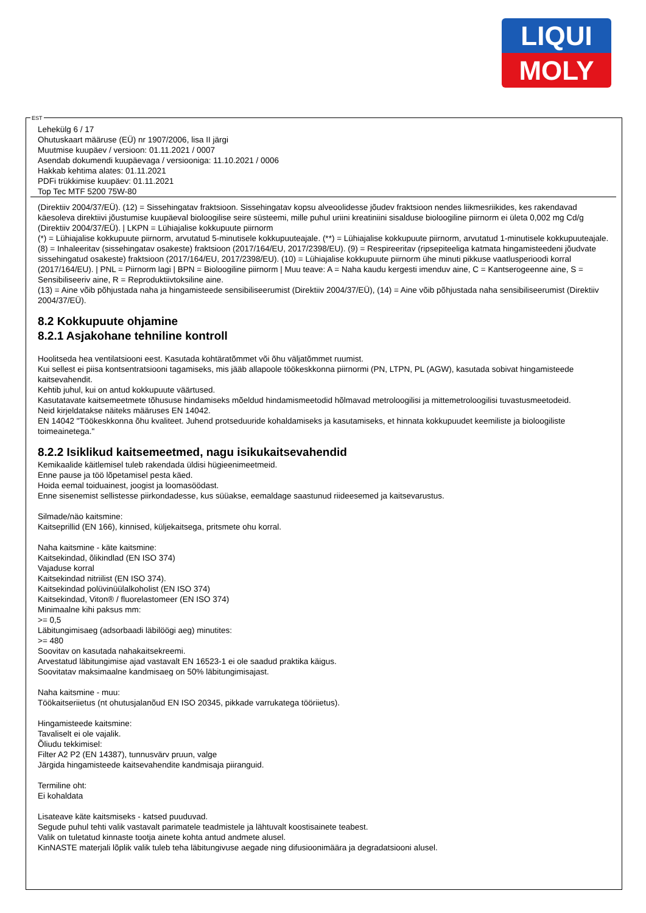LIQUI
MOLY
EST
Lehekülg 6 / 17
Ohutuskaart määruse (EÜ) nr 1907/2006, lisa II järgi
Muutmise kuupäev / versioon: 01.11.2021 / 0007
Asendab dokumendi kuupäevaga / versiooniga: 11.10.2021 / 0006
Hakkab kehtima alates: 01.11.2021
PDFi trükkimise kuupäev: 01.11.2021
Top Tec MTF 5200 75W-80
(Direktiiv 2004/37/EÜ). (12) = Sissehingatav fraktsioon. Sissehingatav kopsu alveoolidesse jõudev fraktsioon nendes liikmesriikides, kes rakendavad käesoleva direktiivi jõustumise kuupäeval bioloogilise seire süsteemi, mille puhul uriini kreatiniini sisalduse bioloogiline piirnorm ei ületa 0,002 mg Cd/g (Direktiiv 2004/37/EÜ). | LKPN = Lühiajalise kokkupuute piirnorm
(*) = Lühiajalise kokkupuute piirnorm, arvutatud 5-minutisele kokkupuuteajale. (**) = Lühiajalise kokkupuute piirnorm, arvutatud 1-minutisele kokkupuuteajale.
(8) = Inhaleeritav (sissehingatav osakeste) fraktsioon (2017/164/EU, 2017/2398/EU). (9) = Respireeritav (ripsepiteeliga katmata hingamisteedeni jõudvate sissehingatud osakeste) fraktsioon (2017/164/EU, 2017/2398/EU). (10) = Lühiajalise kokkupuute piirnorm ühe minuti pikkuse vaatlusperioodi korral (2017/164/EU). | PNL = Piirnorm lagi | BPN = Bioloogiline piirnorm | Muu teave: A = Naha kaudu kergesti imenduv aine, C = Kantserogeenne aine, S = Sensibiliseeriv aine, R = Reproduktiivtoksiline aine.
(13) = Aine võib põhjustada naha ja hingamisteede sensibiliseerumist (Direktiiv 2004/37/EÜ), (14) = Aine võib põhjustada naha sensibiliseerumist (Direktiiv 2004/37/EÜ).
8.2 Kokkupuute ohjamine
8.2.1 Asjakohane tehniline kontroll
Hoolitseda hea ventilatsiooni eest. Kasutada kohtäratõmmet või õhu väljatõmmet ruumist.
Kui sellest ei piisa kontsentratsiooni tagamiseks, mis jääb allapoole töökeskkonna piirnormi (PN, LTPN, PL (AGW), kasutada sobivat hingamisteede kaitsevahendit.
Kehtib juhul, kui on antud kokkupuute väärtused.
Kasutatavate kaitsemeetmete tõhususe hindamiseks mõeldud hindamismeetodid hõlmavad metroloogilisi ja mittemetroloogilisi tuvastusmeetodeid.
Neid kirjeldatakse näiteks määruses EN 14042.
EN 14042 "Töökeskkonna õhu kvaliteet. Juhend protseduuride kohaldamiseks ja kasutamiseks, et hinnata kokkupuudet keemiliste ja bioloogiliste toimeainetega."
8.2.2 Isiklikud kaitsemeetmed, nagu isikukaitsevahendid
Kemikaalide käitlemisel tuleb rakendada üldisi hügieenimeetmeid.
Enne pause ja töö lõpetamisel pesta käed.
Hoida eemal toiduainest, joogist ja loomasöödast.
Enne sisenemist sellistesse piirkondadesse, kus süüakse, eemaldage saastunud riideesemed ja kaitsevarustus.
Silmade/näo kaitsmine:
Kaitseprillid (EN 166), kinnised, küljekaitsega, pritsmete ohu korral.
Naha kaitsmine - käte kaitsmine:
Kaitsekindad, õlikindlad (EN ISO 374)
Vajaduse korral
Kaitsekindad nitriilist (EN ISO 374).
Kaitsekindad polüvinüülalkoholist (EN ISO 374)
Kaitsekindad, Viton® / fluorelastomeer (EN ISO 374)
Minimaalne kihi paksus mm:
>= 0,5
Läbitungimisaeg (adsorbaadi läbilöögi aeg) minutites:
>= 480
Soovitav on kasutada nahakaitsekreemi.
Arvestatud läbitungimise ajad vastavalt EN 16523-1 ei ole saadud praktika käigus.
Soovitatav maksimaalne kandmisaeg on 50% läbitungimisajast.
Naha kaitsmine - muu:
Töökaitseriietus (nt ohutusjalanõud EN ISO 20345, pikkade varrukatega tööriietus).
Hingamisteede kaitsmine:
Tavaliselt ei ole vajalik.
Õliudu tekkimisel:
Filter A2 P2 (EN 14387), tunnusvärv pruun, valge
Järgida hingamisteede kaitsevahendite kandmisaja piiranguid.
Termiline oht:
Ei kohaldata
Lisateave käte kaitsmiseks - katsed puuduvad.
Segude puhul tehti valik vastavalt parimatele teadmistele ja lähtuvalt koostisainete teabest.
Valik on tuletatud kinnaste tootja ainete kohta antud andmete alusel.
KinNASTE materjali lõplik valik tuleb teha läbitungivuse aegade ning difusioonimäära ja degradatsiooni alusel.